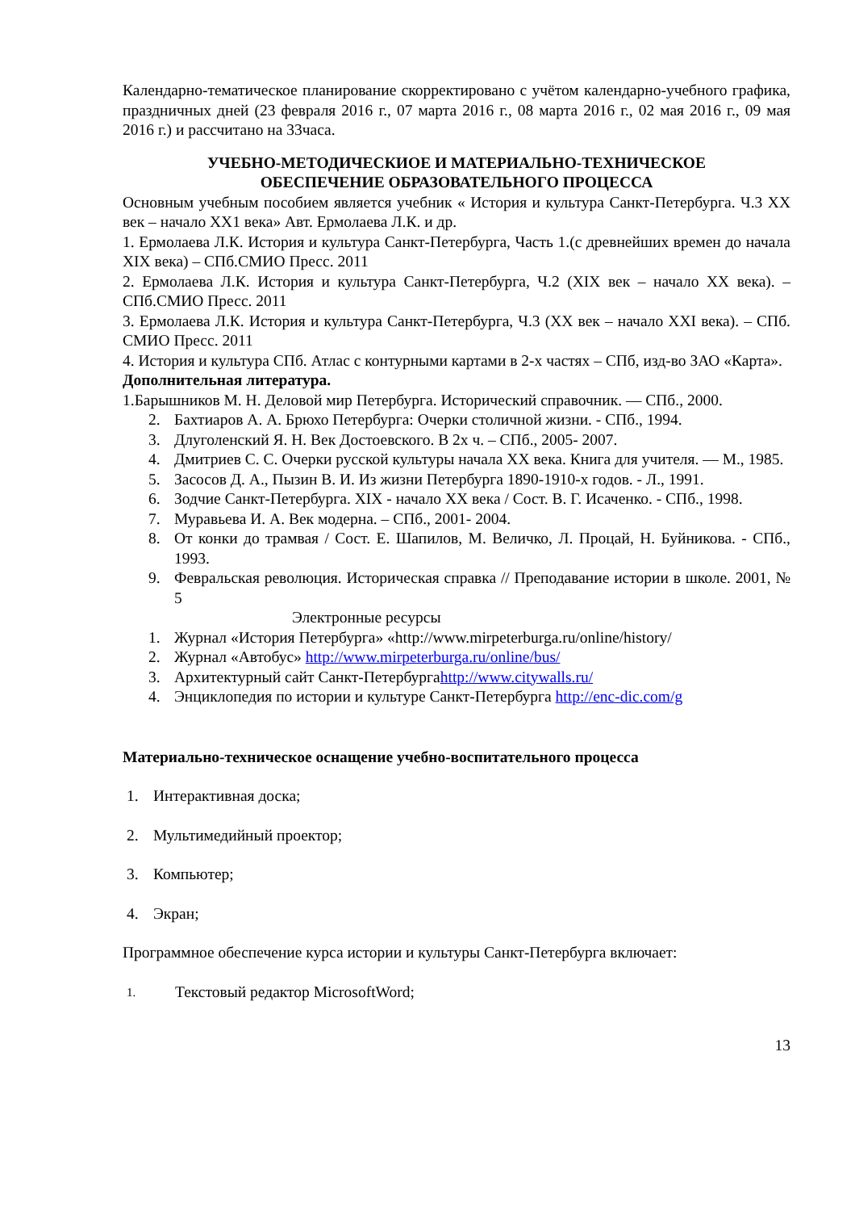Календарно-тематическое планирование скорректировано с учётом календарно-учебного графика, праздничных дней (23 февраля 2016 г., 07 марта 2016 г., 08 марта 2016 г., 02 мая 2016 г., 09 мая 2016 г.) и рассчитано на 33часа.
УЧЕБНО-МЕТОДИЧЕСКИОЕ И МАТЕРИАЛЬНО-ТЕХНИЧЕСКОЕ
ОБЕСПЕЧЕНИЕ ОБРАЗОВАТЕЛЬНОГО ПРОЦЕССА
Основным учебным пособием является учебник « История и культура Санкт-Петербурга. Ч.3 XX век – начало XX1 века» Авт. Ермолаева Л.К. и др.
1. Ермолаева Л.К. История и культура Санкт-Петербурга, Часть 1.(с древнейших времен до начала XIX века) – СПб.СМИО Пресс. 2011
2. Ермолаева Л.К. История и культура Санкт-Петербурга, Ч.2 (XIX век – начало XX века). – СПб.СМИО Пресс. 2011
3. Ермолаева Л.К. История и культура Санкт-Петербурга, Ч.3 (XX век – начало XXI века). – СПб. СМИО Пресс. 2011
4. История и культура СПб. Атлас с контурными картами в 2-х частях – СПб, изд-во ЗАО «Карта».
Дополнительная литература.
1.Барышников М. Н. Деловой мир Петербурга. Исторический справочник. — СПб., 2000.
2. Бахтиаров А. А. Брюхо Петербурга: Очерки столичной жизни. - СПб., 1994.
3. Длуголенский Я. Н. Век Достоевского. В 2х ч. – СПб., 2005- 2007.
4. Дмитриев С. С. Очерки русской культуры начала XX века. Книга для учителя. — М., 1985.
5. Засосов Д. А., Пызин В. И. Из жизни Петербурга 1890-1910-х годов. - Л., 1991.
6. Зодчие Санкт-Петербурга. XIX - начало XX века / Сост. В. Г. Исаченко. - СПб., 1998.
7. Муравьева И. А. Век модерна. – СПб., 2001- 2004.
8. От конки до трамвая / Сост. Е. Шапилов, М. Величко, Л. Процай, Н. Буйникова. - СПб., 1993.
9. Февральская революция. Историческая справка // Преподавание истории в школе. 2001, № 5
Электронные ресурсы
1. Журнал «История Петербурга» «http://www.mirpeterburga.ru/online/history/
2. Журнал «Автобус» http://www.mirpeterburga.ru/online/bus/
3. Архитектурный сайт Санкт-Петербургаhttp://www.citywalls.ru/
4. Энциклопедия по истории и культуре Санкт-Петербурга http://enc-dic.com/g
Материально-техническое оснащение учебно-воспитательного процесса
1. Интерактивная доска;
2. Мультимедийный проектор;
3. Компьютер;
4. Экран;
Программное обеспечение курса истории и культуры Санкт-Петербурга включает:
1. Текстовый редактор MicrosoftWord;
13